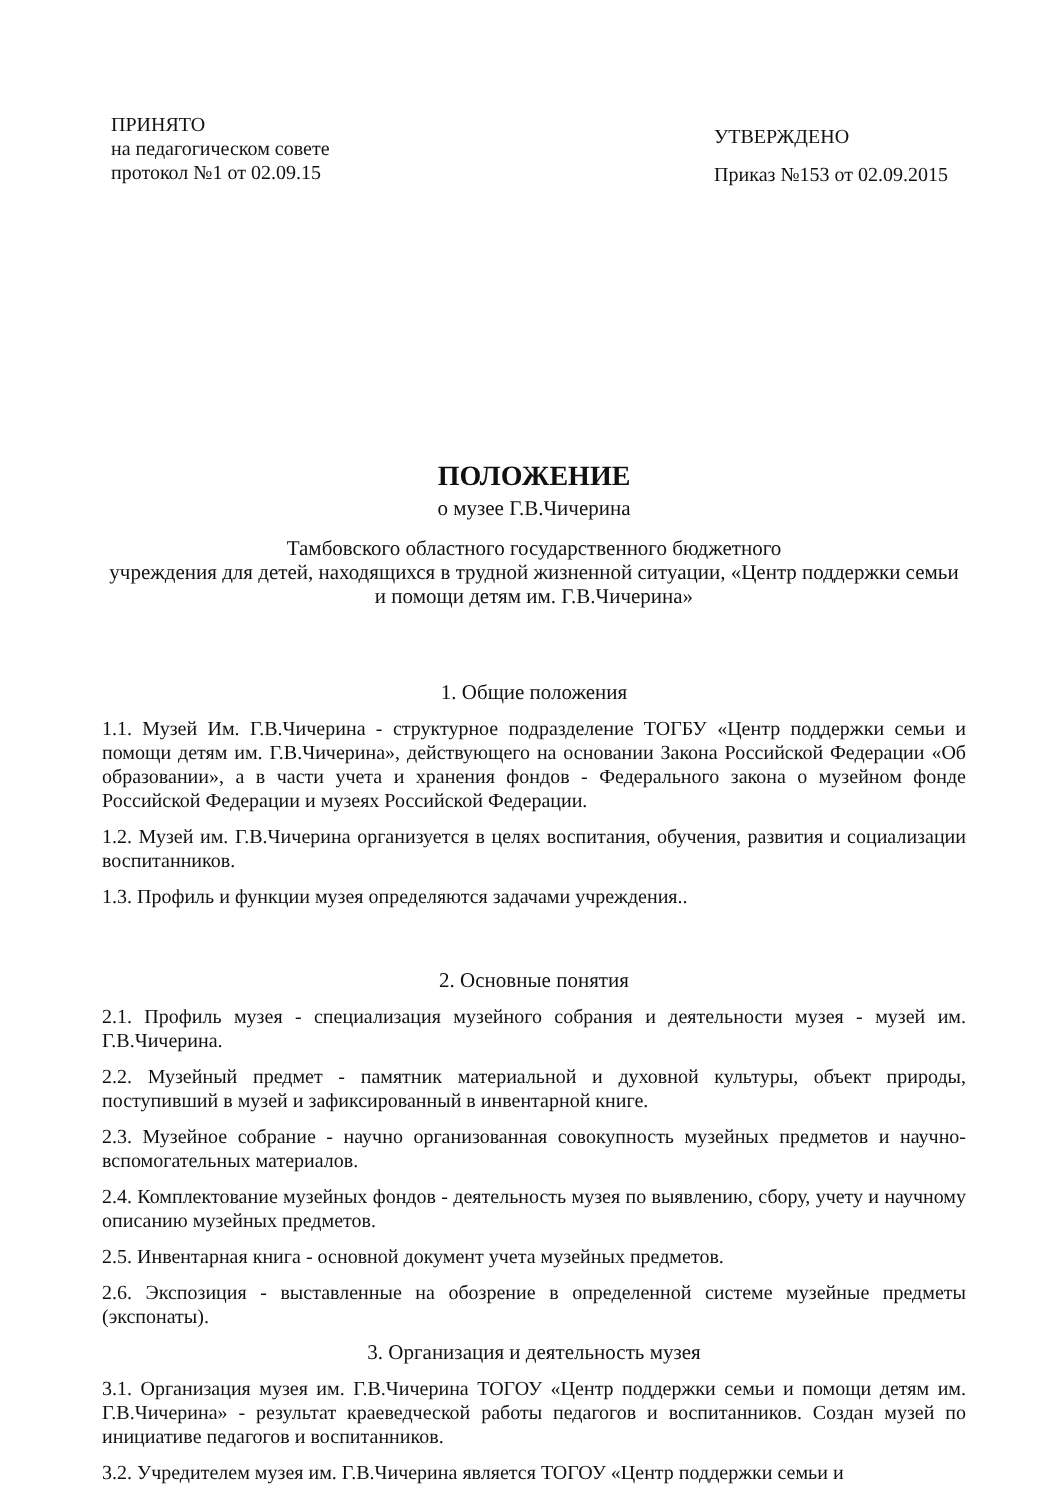ПРИНЯТО
на педагогическом совете
протокол №1 от 02.09.15
УТВЕРЖДЕНО
Приказ №153 от 02.09.2015
ПОЛОЖЕНИЕ
о музее Г.В.Чичерина
Тамбовского областного государственного бюджетного
учреждения для детей, находящихся в трудной жизненной ситуации, «Центр поддержки семьи и помощи детям им. Г.В.Чичерина»
1. Общие положения
1.1. Музей Им. Г.В.Чичерина - структурное подразделение ТОГБУ «Центр поддержки семьи и помощи детям им. Г.В.Чичерина», действующего на основании Закона Российской Федерации «Об образовании», а в части учета и хранения фондов - Федерального закона о музейном фонде Российской Федерации и музеях Российской Федерации.
1.2. Музей им. Г.В.Чичерина организуется в целях воспитания, обучения, развития и социализации воспитанников.
1.3. Профиль и функции музея определяются задачами учреждения..
2. Основные понятия
2.1. Профиль музея - специализация музейного собрания и деятельности музея - музей им. Г.В.Чичерина.
2.2. Музейный предмет - памятник материальной и духовной культуры, объект природы, поступивший в музей и зафиксированный в инвентарной книге.
2.3. Музейное собрание - научно организованная совокупность музейных предметов и научно-вспомогательных материалов.
2.4. Комплектование музейных фондов - деятельность музея по выявлению, сбору, учету и научному описанию музейных предметов.
2.5. Инвентарная книга - основной документ учета музейных предметов.
2.6. Экспозиция - выставленные на обозрение в определенной системе музейные предметы (экспонаты).
3. Организация и деятельность музея
3.1. Организация музея им. Г.В.Чичерина ТОГОУ «Центр поддержки семьи и помощи детям им. Г.В.Чичерина» - результат краеведческой работы педагогов и воспитанников. Создан музей по инициативе педагогов и воспитанников.
3.2. Учредителем музея им. Г.В.Чичерина является ТОГОУ «Центр поддержки семьи и